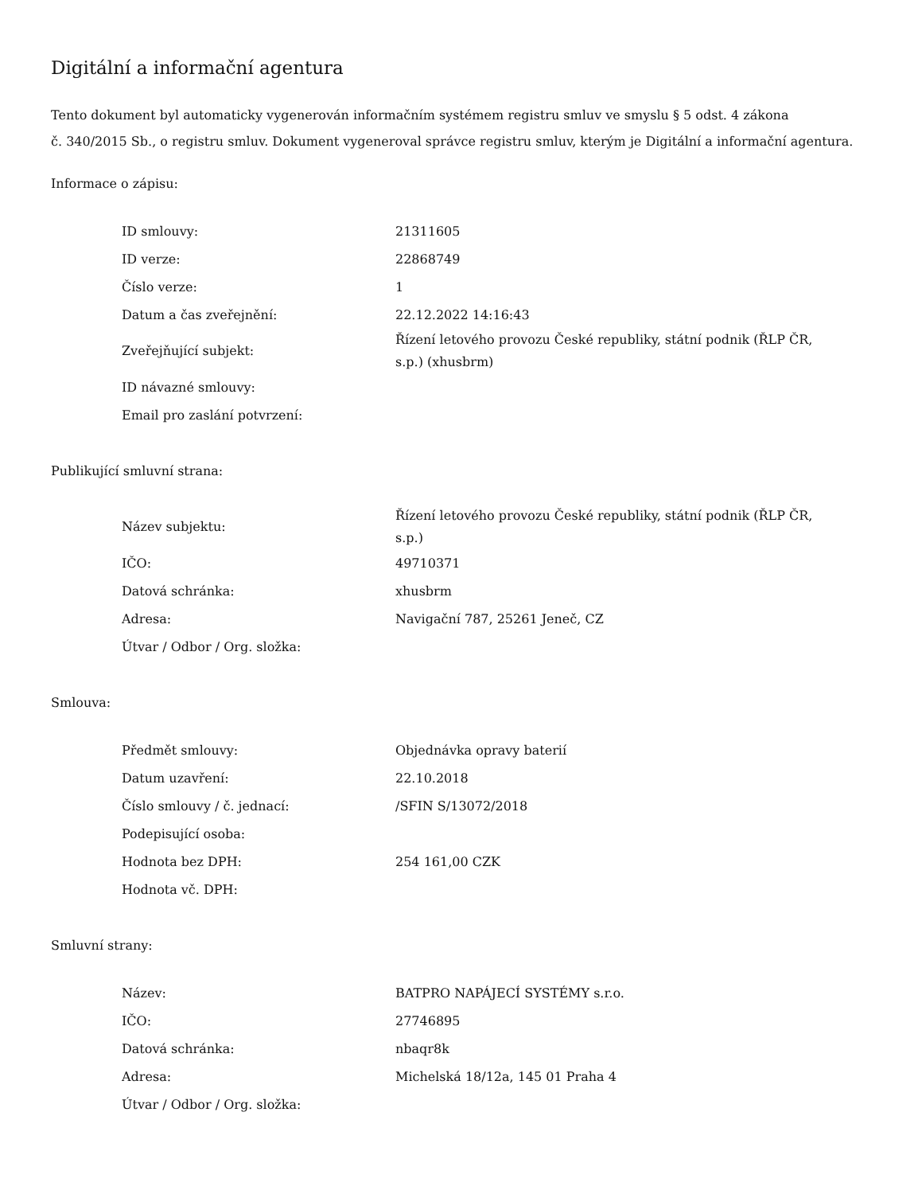Digitální a informační agentura
Tento dokument byl automaticky vygenerován informačním systémem registru smluv ve smyslu § 5 odst. 4 zákona
č. 340/2015 Sb., o registru smluv. Dokument vygeneroval správce registru smluv, kterým je Digitální a informační agentura.
Informace o zápisu:
| ID smlouvy: | 21311605 |
| ID verze: | 22868749 |
| Číslo verze: | 1 |
| Datum a čas zveřejnění: | 22.12.2022 14:16:43 |
| Zveřejňující subjekt: | Řízení letového provozu České republiky, státní podnik (ŘLP ČR, s.p.) (xhusbrm) |
| ID návazné smlouvy: | |
| Email pro zaslání potvrzení: | |
Publikující smluvní strana:
| Název subjektu: | Řízení letového provozu České republiky, státní podnik (ŘLP ČR, s.p.) |
| IČO: | 49710371 |
| Datová schránka: | xhusbrm |
| Adresa: | Navigační 787, 25261 Jeneč, CZ |
| Útvar / Odbor / Org. složka: | |
Smlouva:
| Předmět smlouvy: | Objednávka opravy baterií |
| Datum uzavření: | 22.10.2018 |
| Číslo smlouvy / č. jednací: | /SFIN S/13072/2018 |
| Podepisující osoba: | |
| Hodnota bez DPH: | 254 161,00 CZK |
| Hodnota vč. DPH: | |
Smluvní strany:
| Název: | BATPRO NAPÁJECÍ SYSTÉMY s.r.o. |
| IČO: | 27746895 |
| Datová schránka: | nbaqr8k |
| Adresa: | Michelská 18/12a, 145 01 Praha 4 |
| Útvar / Odbor / Org. složka: | |